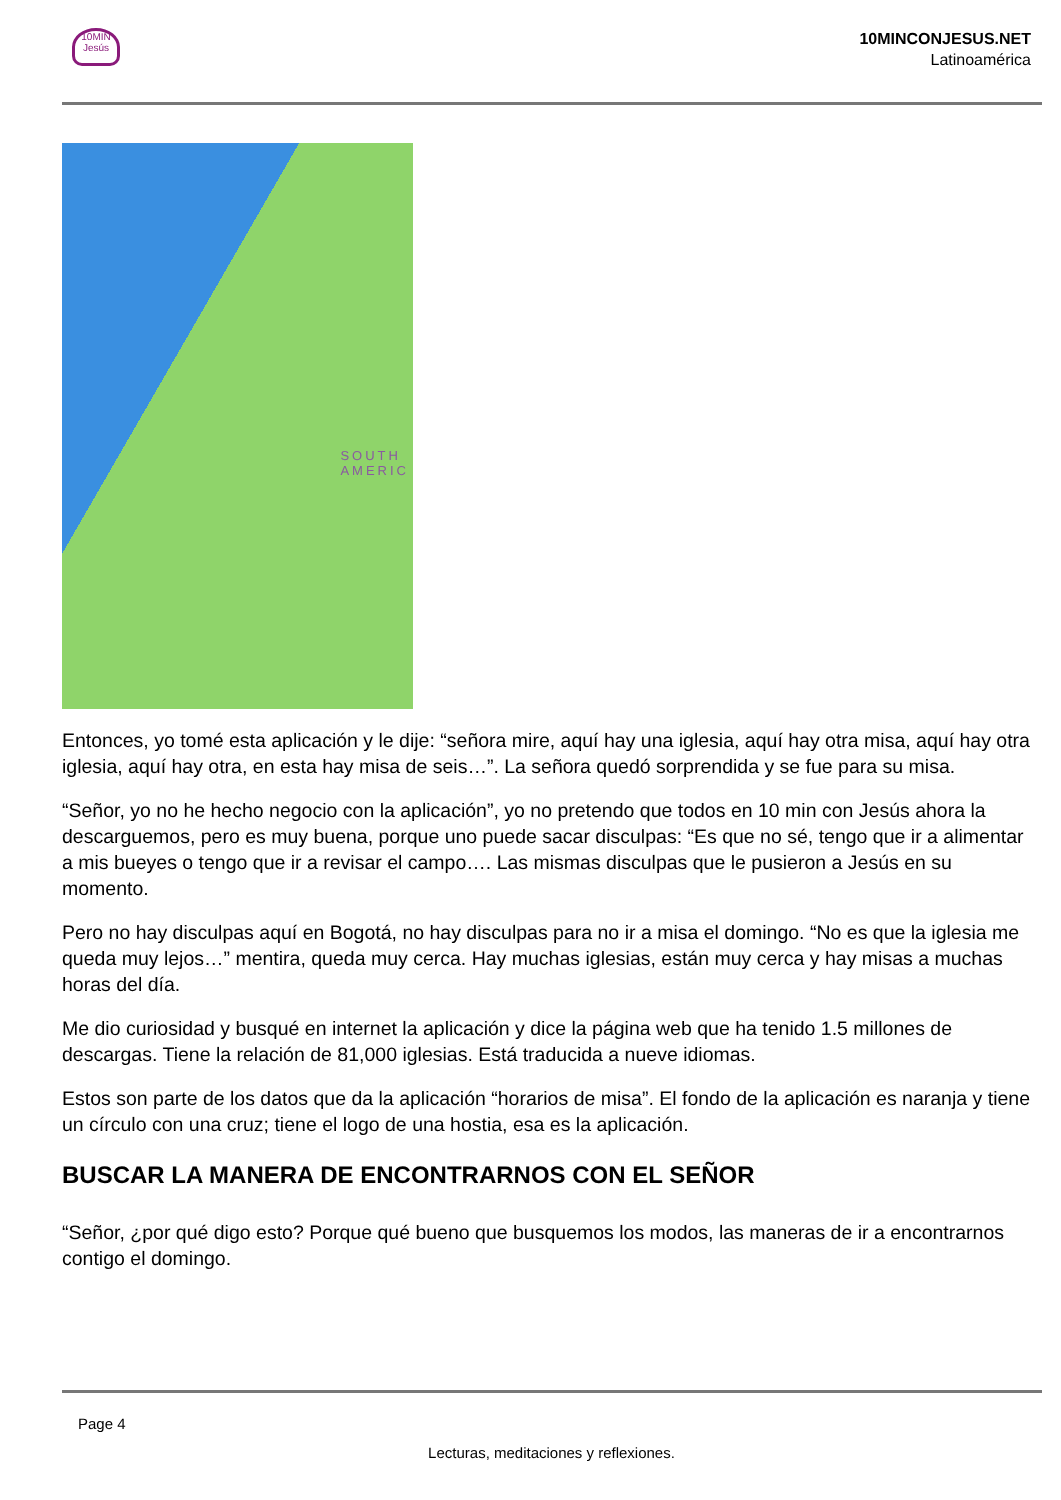10MIN Jesús
10MINCONJESUS.NET
Latinoamérica
SOUTH
AMERIC
Entonces, yo tomé esta aplicación y le dije: “señora mire, aquí hay una iglesia, aquí hay otra misa, aquí hay otra iglesia, aquí hay otra, en esta hay misa de seis…”. La señora quedó sorprendida y se fue para su misa.
“Señor, yo no he hecho negocio con la aplicación”, yo no pretendo que todos en 10 min con Jesús ahora la descarguemos, pero es muy buena, porque uno puede sacar disculpas: “Es que no sé, tengo que ir a alimentar a mis bueyes o tengo que ir a revisar el campo…. Las mismas disculpas que le pusieron a Jesús en su momento.
Pero no hay disculpas aquí en Bogotá, no hay disculpas para no ir a misa el domingo. “No es que la iglesia me queda muy lejos…” mentira, queda muy cerca. Hay muchas iglesias, están muy cerca y hay misas a muchas horas del día.
Me dio curiosidad y busqué en internet la aplicación y dice la página web que ha tenido 1.5 millones de descargas. Tiene la relación de 81,000 iglesias. Está traducida a nueve idiomas.
Estos son parte de los datos que da la aplicación “horarios de misa”. El fondo de la aplicación es naranja y tiene un círculo con una cruz; tiene el logo de una hostia, esa es la aplicación.
BUSCAR LA MANERA DE ENCONTRARNOS CON EL SEÑOR
“Señor, ¿por qué digo esto? Porque qué bueno que busquemos los modos, las maneras de ir a encontrarnos contigo el domingo.
Page 4
Lecturas, meditaciones y reflexiones.